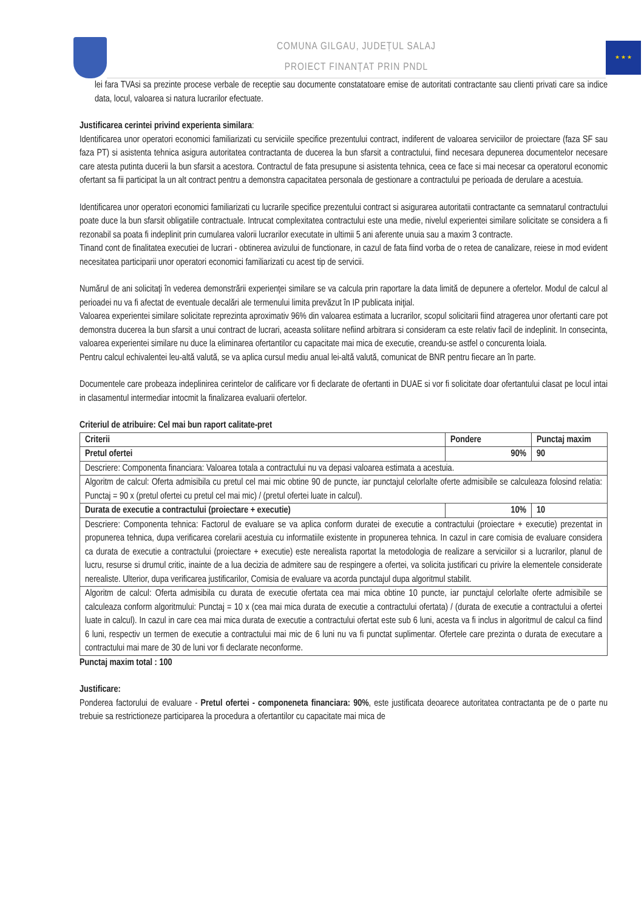COMUNA GILGAU, JUDEȚUL SALAJ
PROIECT FINANȚAT PRIN PNDL
★ ★ ★
lei fara TVAsi sa prezinte procese verbale de receptie sau documente constatatoare emise de autoritati contractante sau clienti privati care sa indice data, locul, valoarea si natura lucrarilor efectuate.
Justificarea cerintei privind experienta similara:
Identificarea unor operatori economici familiarizati cu serviciile specifice prezentului contract, indiferent de valoarea serviciilor de proiectare (faza SF sau faza PT) si asistenta tehnica asigura autoritatea contractanta de ducerea la bun sfarsit a contractului, fiind necesara depunerea documentelor necesare care atesta putinta ducerii la bun sfarsit a acestora. Contractul de fata presupune si asistenta tehnica, ceea ce face si mai necesar ca operatorul economic ofertant sa fii participat la un alt contract pentru a demonstra capacitatea personala de gestionare a contractului pe perioada de derulare a acestuia.
Identificarea unor operatori economici familiarizati cu lucrarile specifice prezentului contract si asigurarea autoritatii contractante ca semnatarul contractului poate duce la bun sfarsit obligatiile contractuale. Intrucat complexitatea contractului este una medie, nivelul experientei similare solicitate se considera a fi rezonabil sa poata fi indeplinit prin cumularea valorii lucrarilor executate in ultimii 5 ani aferente unuia sau a maxim 3 contracte.
Tinand cont de finalitatea executiei de lucrari - obtinerea avizului de functionare, in cazul de fata fiind vorba de o retea de canalizare, reiese in mod evident necesitatea participarii unor operatori economici familiarizati cu acest tip de servicii.
Numărul de ani solicitaţi în vederea demonstrării experienţei similare se va calcula prin raportare la data limită de depunere a ofertelor. Modul de calcul al perioadei nu va fi afectat de eventuale decalări ale termenului limita prevăzut în IP publicata iniţial.
Valoarea experientei similare solicitate reprezinta aproximativ 96% din valoarea estimata a lucrarilor, scopul solicitarii fiind atragerea unor ofertanti care pot demonstra ducerea la bun sfarsit a unui contract de lucrari, aceasta soliitare nefiind arbitrara si consideram ca este relativ facil de indeplinit. In consecinta, valoarea experientei similare nu duce la eliminarea ofertantilor cu capacitate mai mica de executie, creandu-se astfel o concurenta loiala.
Pentru calcul echivalentei leu-altă valută, se va aplica cursul mediu anual lei-altă valută, comunicat de BNR pentru fiecare an în parte.
Documentele care probeaza indeplinirea cerintelor de calificare vor fi declarate de ofertanti in DUAE si vor fi solicitate doar ofertantului clasat pe locul intai in clasamentul intermediar intocmit la finalizarea evaluarii ofertelor.
Criteriul de atribuire: Cel mai bun raport calitate-pret
| Criterii | Pondere | Punctaj maxim |
| --- | --- | --- |
| Pretul ofertei | 90% | 90 |
| Descriere: Componenta financiara: Valoarea totala a contractului nu va depasi valoarea estimata a acestuia. | | |
| Algoritm de calcul: Oferta admisibila cu pretul cel mai mic obtine 90 de puncte, iar punctajul celorlalte oferte admisibile se calculeaza folosind relatia: Punctaj = 90 x (pretul ofertei cu pretul cel mai mic) / (pretul ofertei luate in calcul). | | |
| Durata de executie a contractului (proiectare + executie) | 10% | 10 |
| Descriere: Componenta tehnica: Factorul de evaluare se va aplica conform duratei de executie a contractului (proiectare + executie) prezentat in propunerea tehnica, dupa verificarea corelarii acestuia cu informatiile existente in propunerea tehnica. In cazul in care comisia de evaluare considera ca durata de executie a contractului (proiectare + executie) este nerealista raportat la metodologia de realizare a serviciilor si a lucrarilor, planul de lucru, resurse si drumul critic, inainte de a lua decizia de admitere sau de respingere a ofertei, va solicita justificari cu privire la elementele considerate nerealiste. Ulterior, dupa verificarea justificarilor, Comisia de evaluare va acorda punctajul dupa algoritmul stabilit. | | |
| Algoritm de calcul: Oferta admisibila cu durata de executie ofertata cea mai mica obtine 10 puncte, iar punctajul celorlalte oferte admisibile se calculeaza conform algoritmului: Punctaj = 10 x (cea mai mica durata de executie a contractului ofertata) / (durata de executie a contractului a ofertei luate in calcul). In cazul in care cea mai mica durata de executie a contractului ofertat este sub 6 luni, acesta va fi inclus in algoritmul de calcul ca fiind 6 luni, respectiv un termen de executie a contractului mai mic de 6 luni nu va fi punctat suplimentar. Ofertele care prezinta o durata de executare a contractului mai mare de 30 de luni vor fi declarate neconforme. | | |
Punctaj maxim total : 100
Justificare:
Ponderea factorului de evaluare - Pretul ofertei - componeneta financiara: 90%, este justificata deoarece autoritatea contractanta pe de o parte nu trebuie sa restrictioneze participarea la procedura a ofertantilor cu capacitate mai mica de